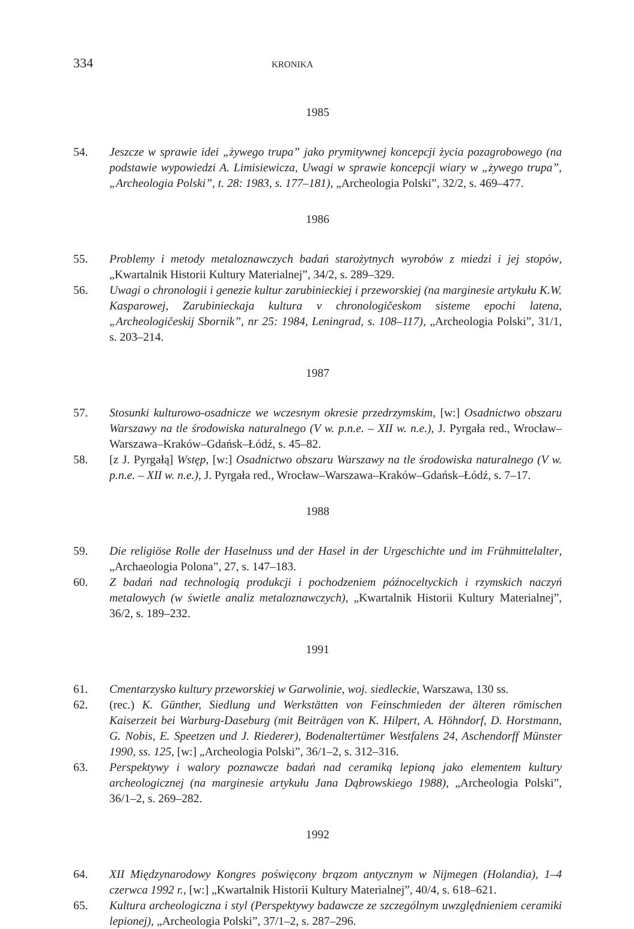334 KRONIKA
1985
54. Jeszcze w sprawie idei „żywego trupa” jako prymitywnej koncepcji życia pozagrobowego (na podstawie wypowiedzi A. Limisiewicza, Uwagi w sprawie koncepcji wiary w „żywego trupa”, „Archeologia Polski”, t. 28: 1983, s. 177–181), „Archeologia Polski”, 32/2, s. 469–477.
1986
55. Problemy i metody metaloznawczych badań starożytnych wyrobów z miedzi i jej stopów, „Kwartalnik Historii Kultury Materialnej”, 34/2, s. 289–329.
56. Uwagi o chronologii i genezie kultur zarubinieckiej i przeworskiej (na marginesie artykułu K.W. Kasparowej, Zarubinieckaja kultura v chronologičeskom sisteme epochi latena, „Archeologičeskij Sbornik”, nr 25: 1984, Leningrad, s. 108–117), „Archeologia Polski”, 31/1, s. 203–214.
1987
57. Stosunki kulturowo-osadnicze we wczesnym okresie przedrzymskim, [w:] Osadnictwo obszaru Warszawy na tle środowiska naturalnego (V w. p.n.e. – XII w. n.e.), J. Pyrgała red., Wrocław–Warszawa–Kraków–Gdańsk–Łódź, s. 45–82.
58. [z J. Pyrgałą] Wstęp, [w:] Osadnictwo obszaru Warszawy na tle środowiska naturalnego (V w. p.n.e. – XII w. n.e.), J. Pyrgała red., Wrocław–Warszawa–Kraków–Gdańsk–Łódź, s. 7–17.
1988
59. Die religiöse Rolle der Haselnuss und der Hasel in der Urgeschichte und im Frühmittelalter, „Archaeologia Polona”, 27, s. 147–183.
60. Z badań nad technologią produkcji i pochodzeniem późnoceltyckich i rzymskich naczyń metalowych (w świetle analiz metaloznawczych), „Kwartalnik Historii Kultury Materialnej”, 36/2, s. 189–232.
1991
61. Cmentarzysko kultury przeworskiej w Garwolinie, woj. siedleckie, Warszawa, 130 ss.
62. (rec.) K. Günther, Siedlung und Werkstätten von Feinschmieden der älteren römischen Kaiserzeit bei Warburg-Daseburg (mit Beiträgen von K. Hilpert, A. Höhndorf, D. Horstmann, G. Nobis, E. Speetzen und J. Riederer), Bodenaltertümer Westfalens 24, Aschendorff Münster 1990, ss. 125, [w:] „Archeologia Polski”, 36/1–2, s. 312–316.
63. Perspektywy i walory poznawcze badań nad ceramiką lepioną jako elementem kultury archeologicznej (na marginesie artykułu Jana Dąbrowskiego 1988), „Archeologia Polski”, 36/1–2, s. 269–282.
1992
64. XII Międzynarodowy Kongres poświęcony brązom antycznym w Nijmegen (Holandia), 1–4 czerwca 1992 r., [w:] „Kwartalnik Historii Kultury Materialnej”, 40/4, s. 618–621.
65. Kultura archeologiczna i styl (Perspektywy badawcze ze szczególnym uwzględnieniem ceramiki lepionej), „Archeologia Polski”, 37/1–2, s. 287–296.